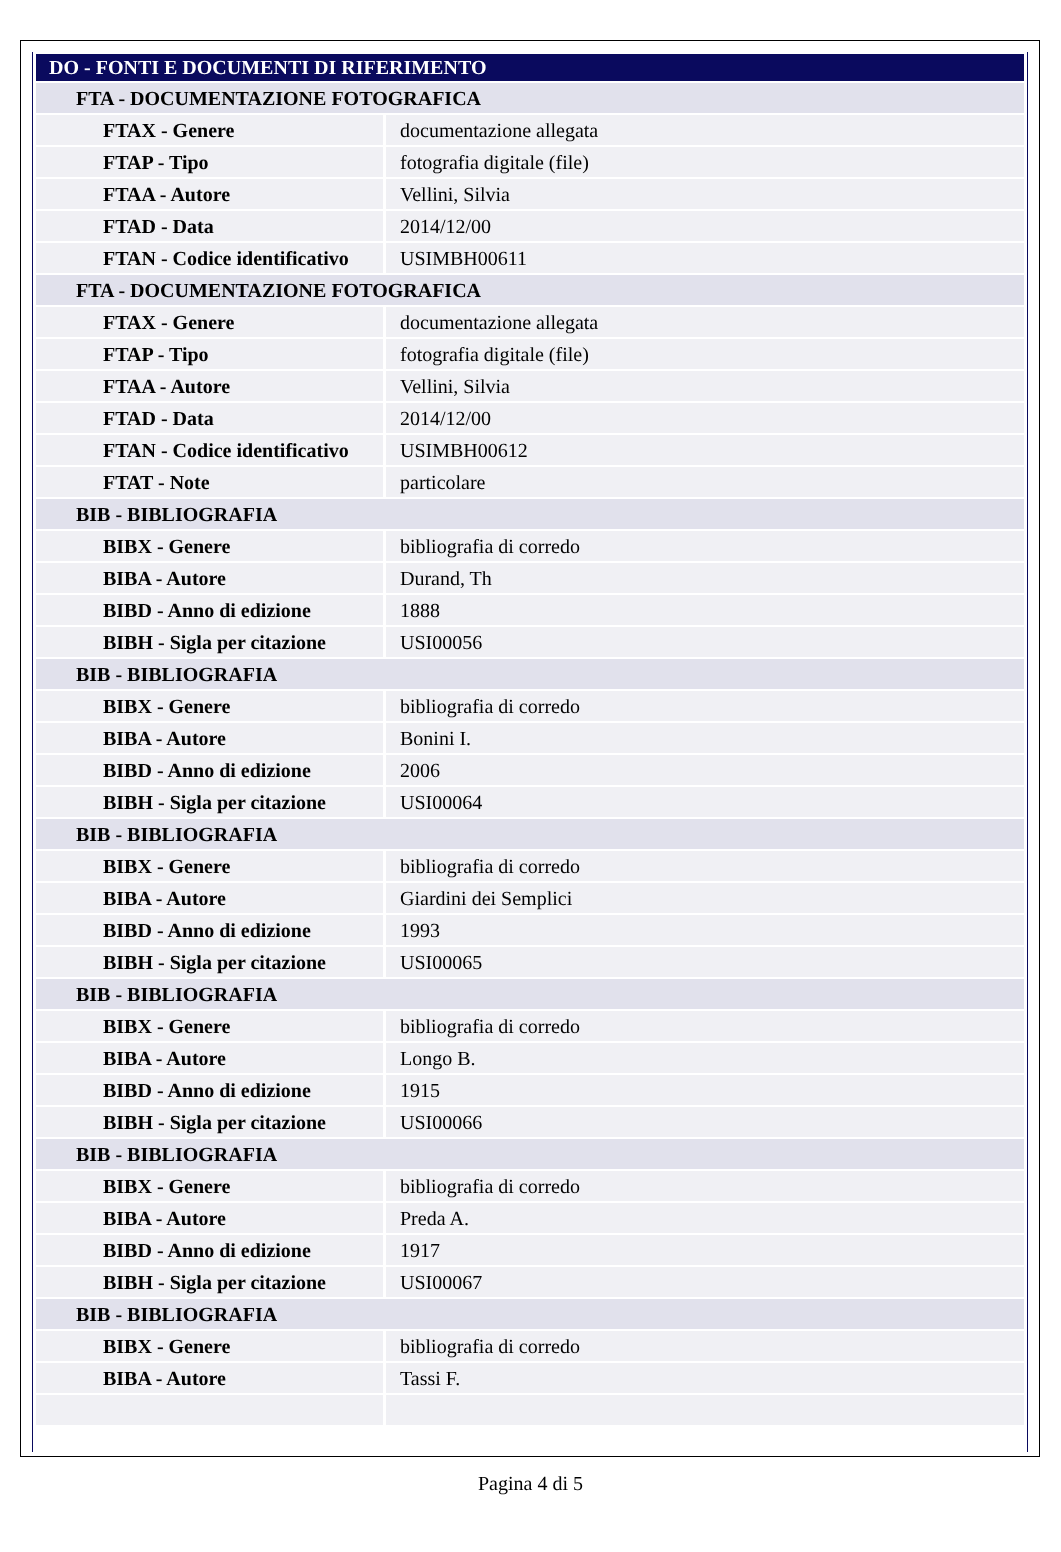| DO - FONTI E DOCUMENTI DI RIFERIMENTO | |
| FTA - DOCUMENTAZIONE FOTOGRAFICA | |
| FTAX - Genere | documentazione allegata |
| FTAP - Tipo | fotografia digitale (file) |
| FTAA - Autore | Vellini, Silvia |
| FTAD - Data | 2014/12/00 |
| FTAN - Codice identificativo | USIMBH00611 |
| FTA - DOCUMENTAZIONE FOTOGRAFICA | |
| FTAX - Genere | documentazione allegata |
| FTAP - Tipo | fotografia digitale (file) |
| FTAA - Autore | Vellini, Silvia |
| FTAD - Data | 2014/12/00 |
| FTAN - Codice identificativo | USIMBH00612 |
| FTAT - Note | particolare |
| BIB - BIBLIOGRAFIA | |
| BIBX - Genere | bibliografia di corredo |
| BIBA - Autore | Durand, Th |
| BIBD - Anno di edizione | 1888 |
| BIBH - Sigla per citazione | USI00056 |
| BIB - BIBLIOGRAFIA | |
| BIBX - Genere | bibliografia di corredo |
| BIBA - Autore | Bonini I. |
| BIBD - Anno di edizione | 2006 |
| BIBH - Sigla per citazione | USI00064 |
| BIB - BIBLIOGRAFIA | |
| BIBX - Genere | bibliografia di corredo |
| BIBA - Autore | Giardini dei Semplici |
| BIBD - Anno di edizione | 1993 |
| BIBH - Sigla per citazione | USI00065 |
| BIB - BIBLIOGRAFIA | |
| BIBX - Genere | bibliografia di corredo |
| BIBA - Autore | Longo B. |
| BIBD - Anno di edizione | 1915 |
| BIBH - Sigla per citazione | USI00066 |
| BIB - BIBLIOGRAFIA | |
| BIBX - Genere | bibliografia di corredo |
| BIBA - Autore | Preda A. |
| BIBD - Anno di edizione | 1917 |
| BIBH - Sigla per citazione | USI00067 |
| BIB - BIBLIOGRAFIA | |
| BIBX - Genere | bibliografia di corredo |
| BIBA - Autore | Tassi F. |
Pagina 4 di 5